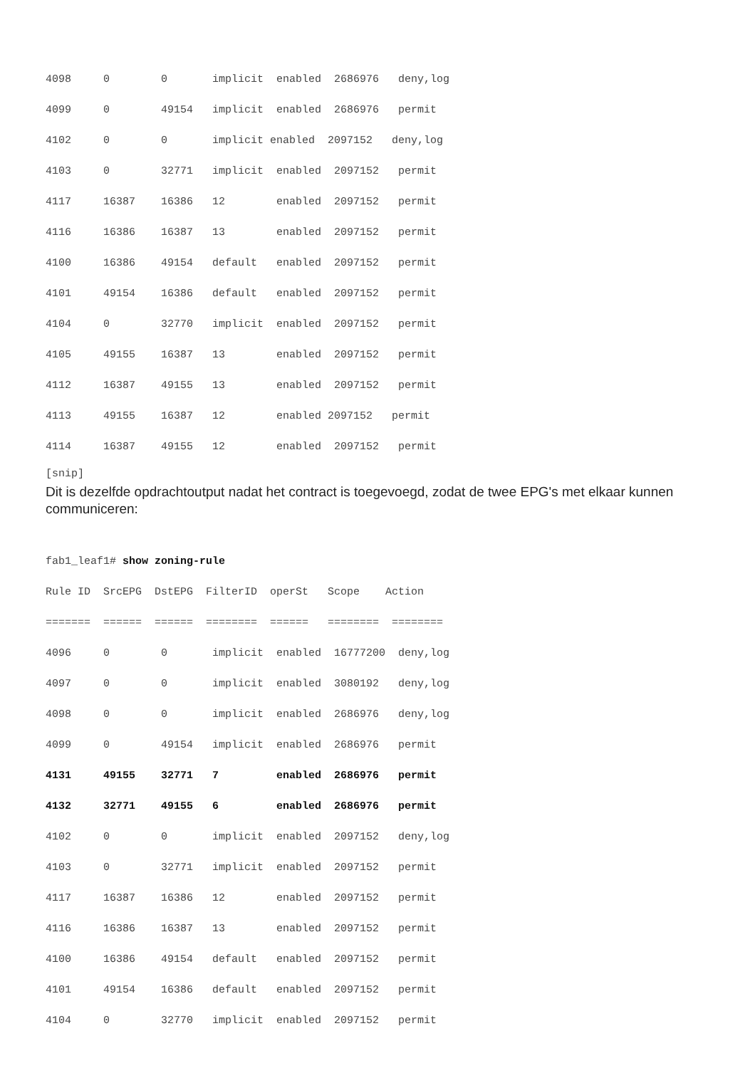4098     0        0       implicit  enabled  2686976   deny,log
4099     0        49154   implicit  enabled  2686976   permit
4102     0        0       implicit enabled  2097152   deny,log
4103     0        32771   implicit  enabled  2097152   permit
4117     16387    16386   12        enabled  2097152   permit
4116     16386    16387   13        enabled  2097152   permit
4100     16386    49154   default   enabled  2097152   permit
4101     49154    16386   default   enabled  2097152   permit
4104     0        32770   implicit  enabled  2097152   permit
4105     49155    16387   13        enabled  2097152   permit
4112     16387    49155   13        enabled  2097152   permit
4113     49155    16387   12        enabled 2097152   permit
4114     16387    49155   12        enabled  2097152   permit
[snip]
Dit is dezelfde opdrachtoutput nadat het contract is toegevoegd, zodat de twee EPG's met elkaar kunnen communiceren:
fab1_leaf1# show zoning-rule
Rule ID  SrcEPG  DstEPG  FilterID  operSt   Scope    Action
=======  ======  ======  ========  ======   ========  ========
4096     0        0       implicit  enabled  16777200  deny,log
4097     0        0       implicit  enabled  3080192   deny,log
4098     0        0       implicit  enabled  2686976   deny,log
4099     0        49154   implicit  enabled  2686976   permit
4131     49155    32771   7         enabled  2686976   permit
4132     32771    49155   6         enabled  2686976   permit
4102     0        0       implicit  enabled  2097152   deny,log
4103     0        32771   implicit  enabled  2097152   permit
4117     16387    16386   12        enabled  2097152   permit
4116     16386    16387   13        enabled  2097152   permit
4100     16386    49154   default   enabled  2097152   permit
4101     49154    16386   default   enabled  2097152   permit
4104     0        32770   implicit  enabled  2097152   permit